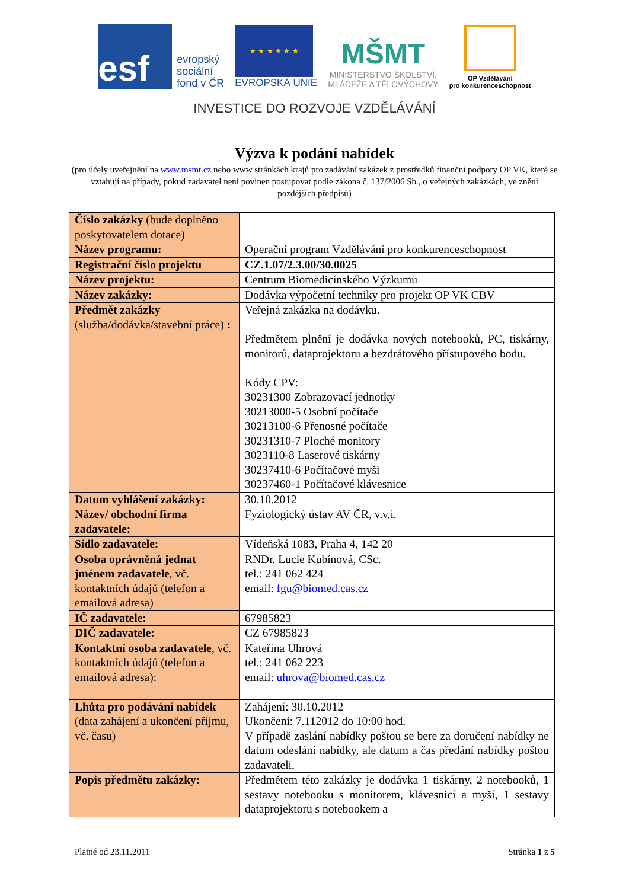esf
evropský
sociální
fond v ČR
★ ★ ★ ★ ★ ★
EVROPSKÁ UNIE
MŠMT
MINISTERSTVO ŠKOLSTVÍ,
MLÁDEŽE A TĚLOVÝCHOVY
OP Vzdělávání
pro konkurenceschopnost
INVESTICE DO ROZVOJE VZDĚLÁVÁNÍ
Výzva k podání nabídek
(pro účely uveřejnění na www.msmt.cz nebo www stránkách krajů pro zadávání zakázek z prostředků finanční podpory OP VK, které se vztahují na případy, pokud zadavatel není povinen postupovat podle zákona č. 137/2006 Sb., o veřejných zakázkách, ve znění pozdějších předpisů)
| Číslo zakázky (bude doplněno poskytovatelem dotace) | |
| Název programu: | Operační program Vzdělávání pro konkurenceschopnost |
| Registrační číslo projektu | CZ.1.07/2.3.00/30.0025 |
| Název projektu: | Centrum Biomedicínského Výzkumu |
| Název zakázky: | Dodávka výpočetní techniky pro projekt OP VK CBV |
| Předmět zakázky (služba/dodávka/stavební práce) : | Veřejná zakázka na dodávku. Předmětem plnění je dodávka nových notebooků, PC, tiskárny, monitorů, dataprojektoru a bezdrátového přístupového bodu. Kódy CPV: 30231300 Zobrazovací jednotky 30213000-5 Osobní počítače 30213100-6 Přenosné počítače 30231310-7 Ploché monitory 3023110-8 Laserové tiskárny 30237410-6 Počítačové myši 30237460-1 Počítačové klávesnice |
| Datum vyhlášení zakázky: | 30.10.2012 |
| Název/ obchodní firma zadavatele: | Fyziologický ústav AV ČR, v.v.i. |
| Sídlo zadavatele: | Vídeňská 1083, Praha 4, 142 20 |
| Osoba oprávněná jednat jménem zadavatele , vč. kontaktních údajů (telefon a emailová adresa) | RNDr. Lucie Kubínová, CSc. tel.: 241 062 424 email: fgu@biomed.cas.cz |
| IČ zadavatele: | 67985823 |
| DIČ zadavatele: | CZ 67985823 |
| Kontaktní osoba zadavatele , vč. kontaktních údajů (telefon a emailová adresa): | Kateřina Uhrová tel.: 241 062 223 email: uhrova@biomed.cas.cz |
| Lhůta pro podávání nabídek (data zahájení a ukončení příjmu, vč. času) | Zahájení: 30.10.2012 Ukončení: 7.112012 do 10:00 hod. V případě zaslání nabídky poštou se bere za doručení nabídky ne datum odeslání nabídky, ale datum a čas předání nabídky poštou zadavateli. |
| Popis předmětu zakázky: | Předmětem této zakázky je dodávka 1 tiskárny, 2 notebooků, 1 sestavy notebooku s monitorem, klávesnicí a myší, 1 sestavy dataprojektoru s notebookem a |
Platné od 23.11.2011 Stránka 1 z 5